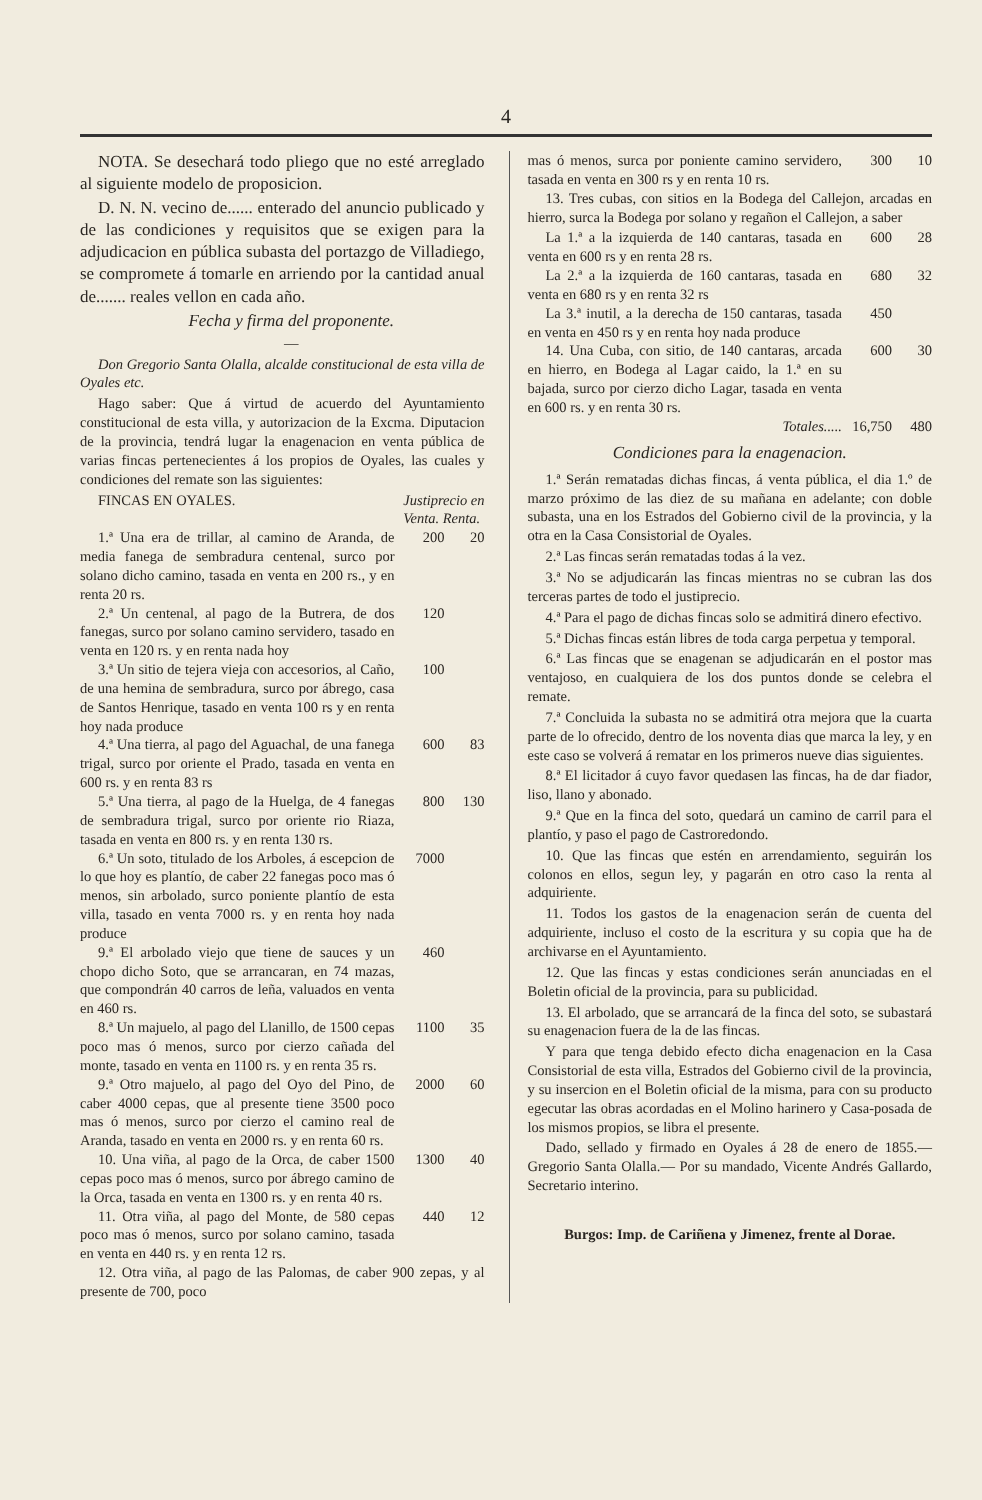4
NOTA. Se desechará todo pliego que no esté arreglado al siguiente modelo de proposicion.
D. N. N. vecino de...... enterado del anuncio publicado y de las condiciones y requisitos que se exigen para la adjudicacion en pública subasta del portazgo de Villadiego, se compromete á tomarle en arriendo por la cantidad anual de....... reales vellon en cada año.
Fecha y firma del proponente.
—
Don Gregorio Santa Olalla, alcalde constitucional de esta villa de Oyales etc.
Hago saber: Que á virtud de acuerdo del Ayuntamiento constitucional de esta villa, y autorizacion de la Excma. Diputacion de la provincia, tendrá lugar la enagenacion en venta pública de varias fincas pertenecientes á los propios de Oyales, las cuales y condiciones del remate son las siguientes:
FINCAS EN OYALES. Justiprecio en
Venta. Renta.
1.ª Una era de trillar, al camino de Aranda, de media fanega de sembradura centenal, surco por solano dicho camino, tasada en venta en 200 rs., y en renta 20 rs.
200 20
2.ª Un centenal, al pago de la Butrera, de dos fanegas, surco por solano camino servidero, tasado en venta en 120 rs. y en renta nada hoy
120
3.ª Un sitio de tejera vieja con accesorios, al Caño, de una hemina de sembradura, surco por ábrego, casa de Santos Henrique, tasado en venta 100 rs y en renta hoy nada produce
100
4.ª Una tierra, al pago del Aguachal, de una fanega trigal, surco por oriente el Prado, tasada en venta en 600 rs. y en renta 83 rs
600 83
5.ª Una tierra, al pago de la Huelga, de 4 fanegas de sembradura trigal, surco por oriente rio Riaza, tasada en venta en 800 rs. y en renta 130 rs.
800 130
6.ª Un soto, titulado de los Arboles, á escepcion de lo que hoy es plantío, de caber 22 fanegas poco mas ó menos, sin arbolado, surco poniente plantío de esta villa, tasado en venta 7000 rs. y en renta hoy nada produce
7000
9.ª El arbolado viejo que tiene de sauces y un chopo dicho Soto, que se arrancaran, en 74 mazas, que compondrán 40 carros de leña, valuados en venta en 460 rs.
460
8.ª Un majuelo, al pago del Llanillo, de 1500 cepas poco mas ó menos, surco por cierzo cañada del monte, tasado en venta en 1100 rs. y en renta 35 rs.
1100 35
9.ª Otro majuelo, al pago del Oyo del Pino, de caber 4000 cepas, que al presente tiene 3500 poco mas ó menos, surco por cierzo el camino real de Aranda, tasado en venta en 2000 rs. y en renta 60 rs.
2000 60
10. Una viña, al pago de la Orca, de caber 1500 cepas poco mas ó menos, surco por ábrego camino de la Orca, tasada en venta en 1300 rs. y en renta 40 rs.
1300 40
11. Otra viña, al pago del Monte, de 580 cepas poco mas ó menos, surco por solano camino, tasada en venta en 440 rs. y en renta 12 rs.
440 12
12. Otra viña, al pago de las Palomas, de caber 900 zepas, y al presente de 700, poco
mas ó menos, surca por poniente camino servidero, tasada en venta en 300 rs y en renta 10 rs.
300 10
13. Tres cubas, con sitios en la Bodega del Callejon, arcadas en hierro, surca la Bodega por solano y regañon el Callejon, a saber
La 1.ª a la izquierda de 140 cantaras, tasada en venta en 600 rs y en renta 28 rs.
600 28
La 2.ª a la izquierda de 160 cantaras, tasada en venta en 680 rs y en renta 32 rs
680 32
La 3.ª inutil, a la derecha de 150 cantaras, tasada en venta en 450 rs y en renta hoy nada produce
450
14. Una Cuba, con sitio, de 140 cantaras, arcada en hierro, en Bodega al Lagar caido, la 1.ª en su bajada, surco por cierzo dicho Lagar, tasada en venta en 600 rs. y en renta 30 rs.
600 30
Totales..... 16,750
480
Condiciones para la enagenacion.
1.ª Serán rematadas dichas fincas, á venta pública, el dia 1.º de marzo próximo de las diez de su mañana en adelante; con doble subasta, una en los Estrados del Gobierno civil de la provincia, y la otra en la Casa Consistorial de Oyales.
2.ª Las fincas serán rematadas todas á la vez.
3.ª No se adjudicarán las fincas mientras no se cubran las dos terceras partes de todo el justiprecio.
4.ª Para el pago de dichas fincas solo se admitirá dinero efectivo.
5.ª Dichas fincas están libres de toda carga perpetua y temporal.
6.ª Las fincas que se enagenan se adjudicarán en el postor mas ventajoso, en cualquiera de los dos puntos donde se celebra el remate.
7.ª Concluida la subasta no se admitirá otra mejora que la cuarta parte de lo ofrecido, dentro de los noventa dias que marca la ley, y en este caso se volverá á rematar en los primeros nueve dias siguientes.
8.ª El licitador á cuyo favor quedasen las fincas, ha de dar fiador, liso, llano y abonado.
9.ª Que en la finca del soto, quedará un camino de carril para el plantío, y paso el pago de Castroredondo.
10. Que las fincas que estén en arrendamiento, seguirán los colonos en ellos, segun ley, y pagarán en otro caso la renta al adquiriente.
11. Todos los gastos de la enagenacion serán de cuenta del adquiriente, incluso el costo de la escritura y su copia que ha de archivarse en el Ayuntamiento.
12. Que las fincas y estas condiciones serán anunciadas en el Boletin oficial de la provincia, para su publicidad.
13. El arbolado, que se arrancará de la finca del soto, se subastará su enagenacion fuera de la de las fincas.
Y para que tenga debido efecto dicha enagenacion en la Casa Consistorial de esta villa, Estrados del Gobierno civil de la provincia, y su insercion en el Boletin oficial de la misma, para con su producto egecutar las obras acordadas en el Molino harinero y Casa-posada de los mismos propios, se libra el presente.
Dado, sellado y firmado en Oyales á 28 de enero de 1855.— Gregorio Santa Olalla.— Por su mandado, Vicente Andrés Gallardo, Secretario interino.
Burgos: Imp. de Cariñena y Jimenez, frente al Dorae.